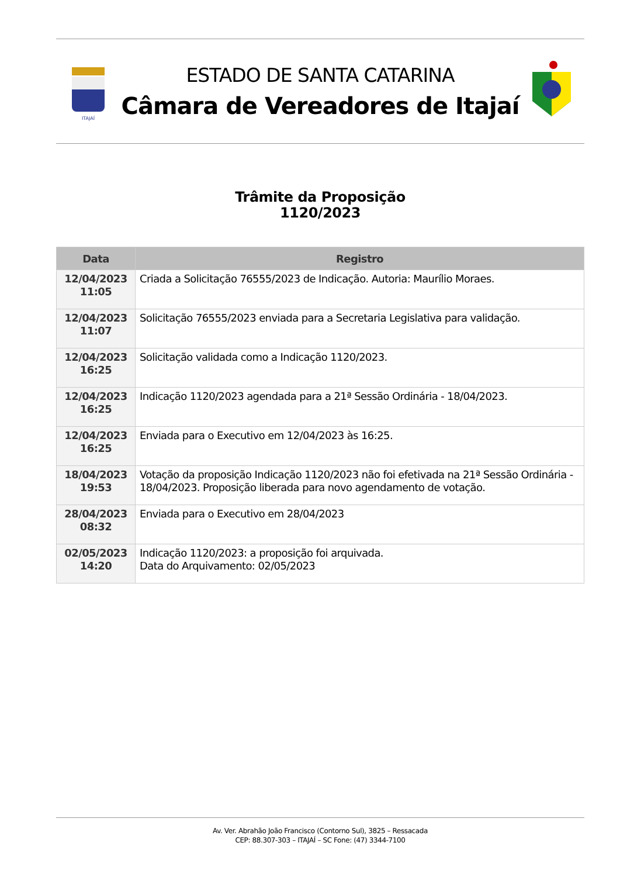ITAJAÍ
ESTADO DE SANTA CATARINA
Câmara de Vereadores de Itajaí
Trâmite da Proposição
1120/2023
| Data | Registro |
| --- | --- |
| 12/04/2023 11:05 | Criada a Solicitação 76555/2023 de Indicação. Autoria: Maurílio Moraes. |
| 12/04/2023 11:07 | Solicitação 76555/2023 enviada para a Secretaria Legislativa para validação. |
| 12/04/2023 16:25 | Solicitação validada como a Indicação 1120/2023. |
| 12/04/2023 16:25 | Indicação 1120/2023 agendada para a 21ª Sessão Ordinária - 18/04/2023. |
| 12/04/2023 16:25 | Enviada para o Executivo em 12/04/2023 às 16:25. |
| 18/04/2023 19:53 | Votação da proposição Indicação 1120/2023 não foi efetivada na 21ª Sessão Ordinária - 18/04/2023. Proposição liberada para novo agendamento de votação. |
| 28/04/2023 08:32 | Enviada para o Executivo em 28/04/2023 |
| 02/05/2023 14:20 | Indicação 1120/2023: a proposição foi arquivada. Data do Arquivamento: 02/05/2023 |
Av. Ver. Abrahão João Francisco (Contorno Sul), 3825 – Ressacada
CEP: 88.307-303 – ITAJAÍ – SC Fone: (47) 3344-7100